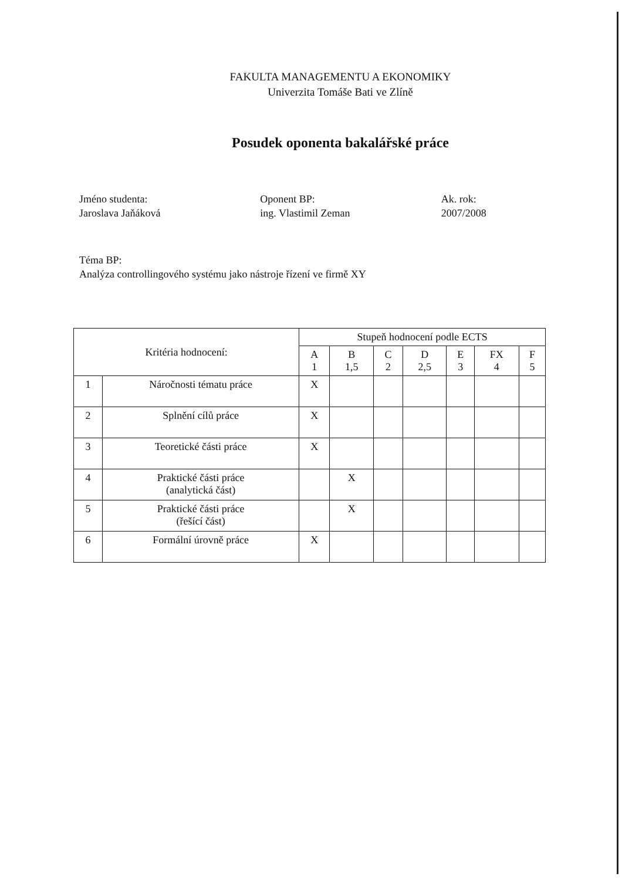FAKULTA MANAGEMENTU A EKONOMIKY
Univerzita Tomáše Bati ve Zlíně
Posudek oponenta bakalářské práce
Jméno studenta:
Jaroslava Jaňáková
Oponent BP:
ing. Vlastimil Zeman
Ak. rok:
2007/2008
Téma BP:
Analýza controllingového systému jako nástroje řízení ve firmě XY
| Kritéria hodnocení: | | Stupeň hodnocení podle ECTS | | | | | | |
| --- | --- | --- | --- | --- | --- | --- | --- | --- |
| | | A 1 | B 1,5 | C 2 | D 2,5 | E 3 | FX 4 | F 5 |
| 1 | Náročnosti tématu práce | X | | | | | | |
| 2 | Splnění cílů práce | X | | | | | | |
| 3 | Teoretické části práce | X | | | | | | |
| 4 | Praktické části práce (analytická část) | | X | | | | | |
| 5 | Praktické části práce (řešící část) | | X | | | | | |
| 6 | Formální úrovně práce | X | | | | | | |